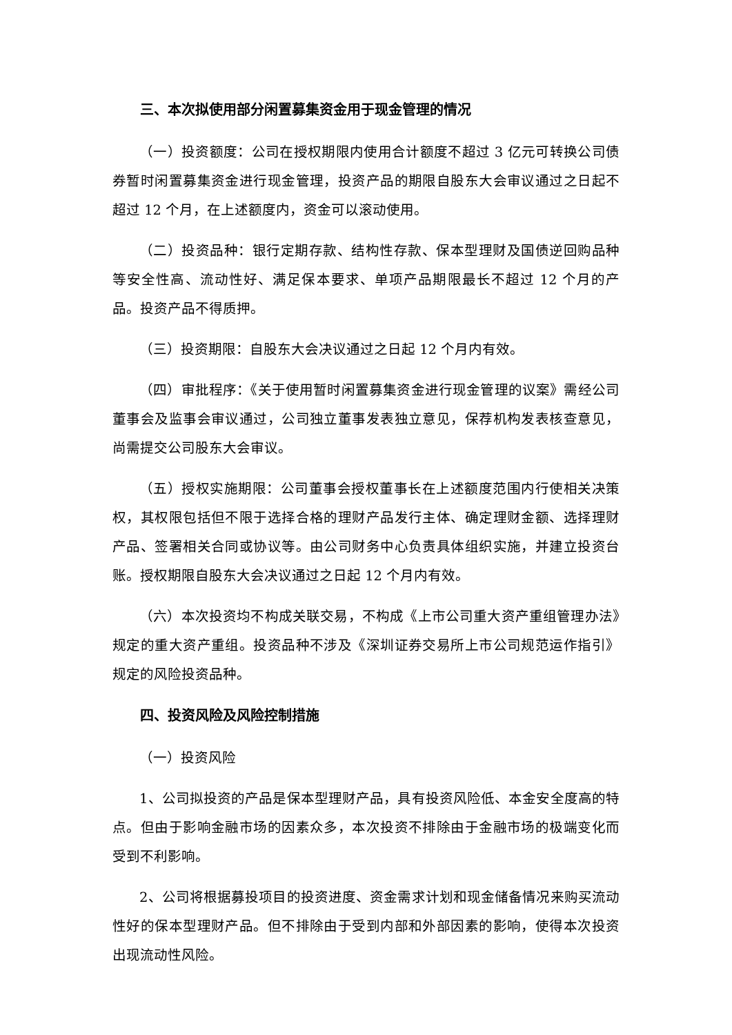三、本次拟使用部分闲置募集资金用于现金管理的情况
（一）投资额度：公司在授权期限内使用合计额度不超过 3 亿元可转换公司债券暂时闲置募集资金进行现金管理，投资产品的期限自股东大会审议通过之日起不超过 12 个月，在上述额度内，资金可以滚动使用。
（二）投资品种：银行定期存款、结构性存款、保本型理财及国债逆回购品种等安全性高、流动性好、满足保本要求、单项产品期限最长不超过 12 个月的产品。投资产品不得质押。
（三）投资期限：自股东大会决议通过之日起 12 个月内有效。
（四）审批程序：《关于使用暂时闲置募集资金进行现金管理的议案》需经公司董事会及监事会审议通过，公司独立董事发表独立意见，保荐机构发表核查意见，尚需提交公司股东大会审议。
（五）授权实施期限：公司董事会授权董事长在上述额度范围内行使相关决策权，其权限包括但不限于选择合格的理财产品发行主体、确定理财金额、选择理财产品、签署相关合同或协议等。由公司财务中心负责具体组织实施，并建立投资台账。授权期限自股东大会决议通过之日起 12 个月内有效。
（六）本次投资均不构成关联交易，不构成《上市公司重大资产重组管理办法》规定的重大资产重组。投资品种不涉及《深圳证券交易所上市公司规范运作指引》规定的风险投资品种。
四、投资风险及风险控制措施
（一）投资风险
1、公司拟投资的产品是保本型理财产品，具有投资风险低、本金安全度高的特点。但由于影响金融市场的因素众多，本次投资不排除由于金融市场的极端变化而受到不利影响。
2、公司将根据募投项目的投资进度、资金需求计划和现金储备情况来购买流动性好的保本型理财产品。但不排除由于受到内部和外部因素的影响，使得本次投资出现流动性风险。